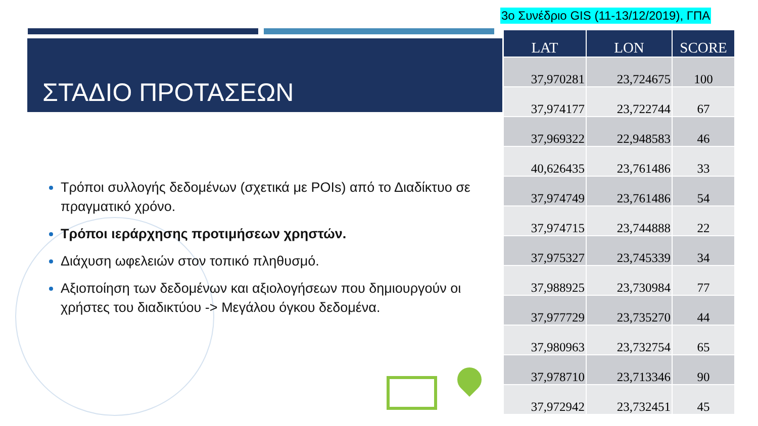3ο Συνέδριο GIS (11-13/12/2019), ΓΠΑ
ΣΤΑΔΙΟ ΠΡΟΤΑΣΕΩΝ
Τρόποι συλλογής δεδομένων (σχετικά με POIs) από το Διαδίκτυο σε πραγματικό χρόνο.
Τρόποι ιεράρχησης προτιμήσεων χρηστών.
Διάχυση ωφελειών στον τοπικό πληθυσμό.
Αξιοποίηση των δεδομένων και αξιολογήσεων που δημιουργούν οι χρήστες του διαδικτύου -> Μεγάλου όγκου δεδομένα.
| LAT | LON | SCORE |
| --- | --- | --- |
| 37,970281 | 23,724675 | 100 |
| 37,974177 | 23,722744 | 67 |
| 37,969322 | 22,948583 | 46 |
| 40,626435 | 23,761486 | 33 |
| 37,974749 | 23,761486 | 54 |
| 37,974715 | 23,744888 | 22 |
| 37,975327 | 23,745339 | 34 |
| 37,988925 | 23,730984 | 77 |
| 37,977729 | 23,735270 | 44 |
| 37,980963 | 23,732754 | 65 |
| 37,978710 | 23,713346 | 90 |
| 37,972942 | 23,732451 | 45 |